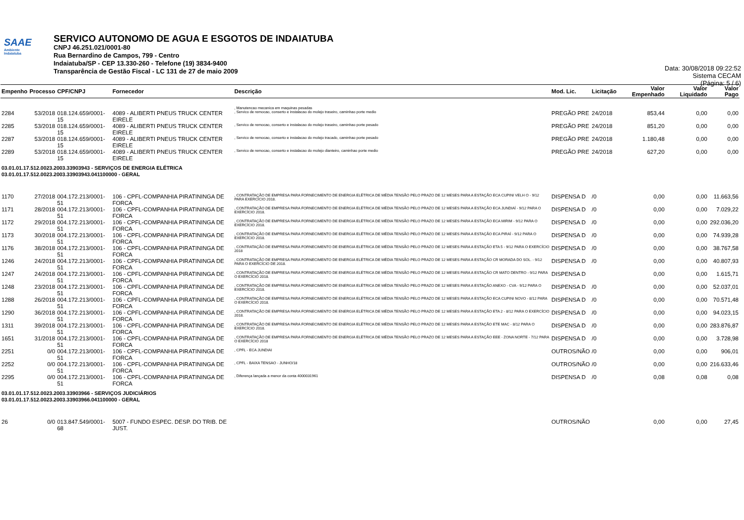SAAE
Ambiente
Indaiatuba
SERVICO AUTONOMO DE AGUA E ESGOTOS DE INDAIATUBA
CNPJ 46.251.021/0001-80
Rua Bernardino de Campos, 799 - Centro
Indaiatuba/SP - CEP 13.330-260 - Telefone (19) 3834-9400
Transparência de Gestão Fiscal - LC 131 de 27 de maio 2009
Data: 30/08/2018 09:22:52
Sistema CECAM
(Página: 5 / 6)
| Empenho | Processo | CPF/CNPJ | Fornecedor | Descrição | Mod. Lic. | Licitação | Valor Empenhado | Valor Liquidado | Valor Pago |
| --- | --- | --- | --- | --- | --- | --- | --- | --- | --- |
| | | | | , Manutencao mecanica em maquinas pesadas | | | | | |
| 2284 | 53/2018 | 018.124.659/0001-15 | 4089 - ALIBERTI PNEUS TRUCK CENTER EIRELE | , Servico de remocao, conserto e instalacao do molejo traseiro, caminhao porte medio | PREGÃO PRE | 24/2018 | 853,44 | 0,00 | 0,00 |
| 2285 | 53/2018 | 018.124.659/0001-15 | 4089 - ALIBERTI PNEUS TRUCK CENTER EIRELE | , Servico de remocao, conserto e instalacao do molejo traseiro, caminhao porte pesado | PREGÃO PRE | 24/2018 | 851,20 | 0,00 | 0,00 |
| 2287 | 53/2018 | 018.124.659/0001-15 | 4089 - ALIBERTI PNEUS TRUCK CENTER EIRELE | , Servico de remocao, conserto e instalacao do molejo tracado, caminhao porte pesado | PREGÃO PRE | 24/2018 | 1.180,48 | 0,00 | 0,00 |
| 2289 | 53/2018 | 018.124.659/0001-15 | 4089 - ALIBERTI PNEUS TRUCK CENTER EIRELE | , Servico de remocao, conserto e instalacao do molejo dianteiro, caminhao porte medio | PREGÃO PRE | 24/2018 | 627,20 | 0,00 | 0,00 |
| 03.01.01.17.512.0023.2003.33903943 - SERVIÇOS DE ENERGIA ELÉTRICA 03.01.01.17.512.0023.2003.33903943.041100000 - GERAL | | | | | | | | | |
| 1170 | 27/2018 | 004.172.213/0001-51 | 106 - CPFL-COMPANHIA PIRATININGA DE FORCA | , CONTRATAÇÃO DE EMPRESA PARA FORNECIMENTO DE ENERGIA ELÉTRICA DE MÉDIA TENSÃO PELO PRAZO DE 12 MESES PARA A ESTAÇÃO ECA CUPINI VELH O - 9/12 PARA EXERCÍCIO 2018. | DISPENSA D | /0 | 0,00 | 0,00 | 11.663,56 |
| 1171 | 28/2018 | 004.172.213/0001-51 | 106 - CPFL-COMPANHIA PIRATININGA DE FORCA | , CONTRATAÇÃO DE EMPRESA PARA FORNECIMENTO DE ENERGIA ELÉTRICA DE MÉDIA TENSÃO PELO PRAZO DE 12 MESES PARA A ESTAÇÃO ECA JUNDIAÍ - 9/12 PARA O EXERCÍCIO 2018. | DISPENSA D | /0 | 0,00 | 0,00 | 7.029,22 |
| 1172 | 29/2018 | 004.172.213/0001-51 | 106 - CPFL-COMPANHIA PIRATININGA DE FORCA | , CONTRATAÇÃO DE EMPRESA PARA FORNECIMENTO DE ENERGIA ELÉTRICA DE MÉDIA TENSÃO PELO PRAZO DE 12 MESES PARA A ESTAÇÃO ECA MIRIM - 9/12 PARA O EXERCÍCIO 2018. | DISPENSA D | /0 | 0,00 | 0,00 | 292.036,20 |
| 1173 | 30/2018 | 004.172.213/0001-51 | 106 - CPFL-COMPANHIA PIRATININGA DE FORCA | , CONTRATAÇÃO DE EMPRESA PARA FORNECIMENTO DE ENERGIA ELÉTRICA DE MÉDIA TENSÃO PELO PRAZO DE 12 MESES PARA A ESTAÇÃO ECA PIRAÍ - 9/12 PARA O EXERCÍCIO 2018. | DISPENSA D | /0 | 0,00 | 0,00 | 74.939,28 |
| 1176 | 38/2018 | 004.172.213/0001-51 | 106 - CPFL-COMPANHIA PIRATININGA DE FORCA | , CONTRATAÇÃO DE EMPRESA PARA FORNECIMENTO DE ENERGIA ELÉTRICA DE MÉDIA TENSÃO PELO PRAZO DE 12 MESES PARA A ESTAÇÃO ETA 5 - 9/12 PARA O EXERCÍCIO 2018 | DISPENSA D | /0 | 0,00 | 0,00 | 38.767,58 |
| 1246 | 24/2018 | 004.172.213/0001-51 | 106 - CPFL-COMPANHIA PIRATININGA DE FORCA | , CONTRATAÇÃO DE EMPRESA PARA FORNECIMENTO DE ENERGIA ELÉTRICA DE MÉDIA TENSÃO PELO PRAZO DE 12 MESES PARA A ESTAÇÃO CR MORADA DO SOL. - 9/12 PARA O EXERCÍCIO DE 2018. | DISPENSA D | /0 | 0,00 | 0,00 | 40.807,93 |
| 1247 | 24/2018 | 004.172.213/0001-51 | 106 - CPFL-COMPANHIA PIRATININGA DE FORCA | , CONTRATAÇÃO DE EMPRESA PARA FORNECIMENTO DE ENERGIA ELÉTRICA DE MÉDIA TENSÃO PELO PRAZO DE 12 MESES PARA A ESTAÇÃO CR MATO DENTRO - 9/12 PARA O EXERCÍCIO 2018. | DISPENSA D | | 0,00 | 0,00 | 1.615,71 |
| 1248 | 23/2018 | 004.172.213/0001-51 | 106 - CPFL-COMPANHIA PIRATININGA DE FORCA | , CONTRATAÇÃO DE EMPRESA PARA FORNECIMENTO DE ENERGIA ELÉTRICA DE MÉDIA TENSÃO PELO PRAZO DE 12 MESES PARA A ESTAÇÃO ANEXO - CVA - 9/12 PARA O EXERCÍCIO 2018. | DISPENSA D | /0 | 0,00 | 0,00 | 52.037,01 |
| 1288 | 26/2018 | 004.172.213/0001-51 | 106 - CPFL-COMPANHIA PIRATININGA DE FORCA | , CONTRATAÇÃO DE EMPRESA PARA FORNECIMENTO DE ENERGIA ELÉTRICA DE MÉDIA TENSÃO PELO PRAZO DE 12 MESES PARA A ESTAÇÃO ECA CUPINI NOVO - 8/12 PARA O EXERCÍCIO 2018. | DISPENSA D | /0 | 0,00 | 0,00 | 70.571,48 |
| 1290 | 36/2018 | 004.172.213/0001-51 | 106 - CPFL-COMPANHIA PIRATININGA DE FORCA | , CONTRATAÇÃO DE EMPRESA PARA FORNECIMENTO DE ENERGIA ELÉTRICA DE MÉDIA TENSÃO PELO PRAZO DE 12 MESES PARA A ESTAÇÃO ETA 2 - 8/12 PARA O EXERCÍCIO 2018. | DISPENSA D | /0 | 0,00 | 0,00 | 94.023,15 |
| 1311 | 39/2018 | 004.172.213/0001-51 | 106 - CPFL-COMPANHIA PIRATININGA DE FORCA | , CONTRATAÇÃO DE EMPRESA PARA FORNECIMENTO DE ENERGIA ELÉTRICA DE MÉDIA TENSÃO PELO PRAZO DE 12 MESES PARA A ESTAÇÃO ETE MAC - 8/12 PARA O EXERCÍCIO 2018. | DISPENSA D | /0 | 0,00 | 0,00 | 283.876,87 |
| 1651 | 31/2018 | 004.172.213/0001-51 | 106 - CPFL-COMPANHIA PIRATININGA DE FORCA | , CONTRATAÇÃO DE EMPRESA PARA FORNECIMENTO DE ENERGIA ELÉTRICA DE MÉDIA TENSÃO PELO PRAZO DE 12 MESES PARA A ESTAÇÃO EEE - ZONA NORTE - 7/12 PARA O EXERCÍCIO 2018 | DISPENSA D | /0 | 0,00 | 0,00 | 3.728,98 |
| 2251 | 0/0 | 004.172.213/0001-51 | 106 - CPFL-COMPANHIA PIRATININGA DE FORCA | , CPFL - ECA JUNDIAI | OUTROS/NÃO | /0 | 0,00 | 0,00 | 906,01 |
| 2252 | 0/0 | 004.172.213/0001-51 | 106 - CPFL-COMPANHIA PIRATININGA DE FORCA | , CPFL - BAIXA TENSAO - JUNHO/18 | OUTROS/NÃO | /0 | 0,00 | 0,00 | 216.633,46 |
| 2295 | 0/0 | 004.172.213/0001-51 | 106 - CPFL-COMPANHIA PIRATININGA DE FORCA | , Diferença lançada a menor da conta 4000031961 | DISPENSA D | /0 | 0,08 | 0,08 | 0,08 |
| 03.01.01.17.512.0023.2003.33903966 - SERVIÇOS JUDICIÁRIOS 03.01.01.17.512.0023.2003.33903966.041100000 - GERAL | | | | | | | | | |
| 26 | 0/0 | 013.847.549/0001-68 | 5007 - FUNDO ESPEC. DESP. DO TRIB. DE JUST. | | OUTROS/NÃO | | 0,00 | 0,00 | 27,45 |